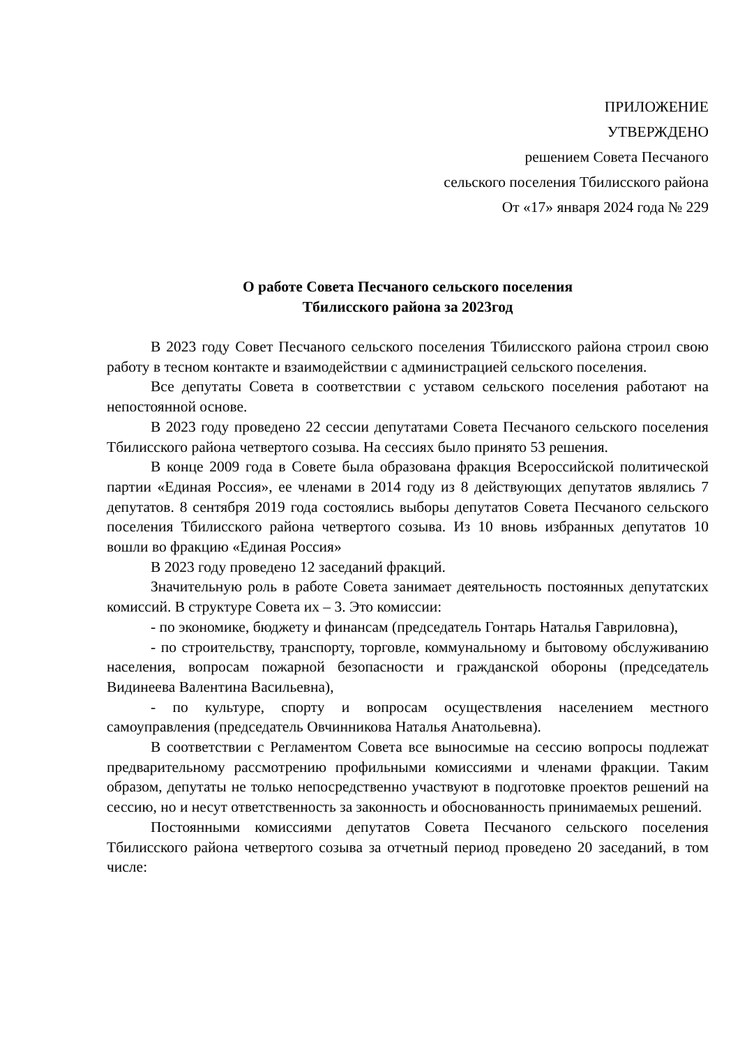ПРИЛОЖЕНИЕ
УТВЕРЖДЕНО
решением Совета Песчаного
сельского поселения Тбилисского района
От «17» января 2024 года № 229
О работе Совета Песчаного сельского поселения
Тбилисского района за 2023год
В 2023 году Совет Песчаного сельского поселения Тбилисского района строил свою работу в тесном контакте и взаимодействии с администрацией сельского поселения.
Все депутаты Совета в соответствии с уставом сельского поселения работают на непостоянной основе.
В 2023 году проведено 22 сессии депутатами Совета Песчаного сельского поселения Тбилисского района четвертого созыва. На сессиях было принято 53 решения.
В конце 2009 года в Совете была образована фракция Всероссийской политической партии «Единая Россия», ее членами в 2014 году из 8 действующих депутатов являлись 7 депутатов. 8 сентября 2019 года состоялись выборы депутатов Совета Песчаного сельского поселения Тбилисского района четвертого созыва. Из 10 вновь избранных депутатов 10 вошли во фракцию «Единая Россия»
В 2023 году проведено 12 заседаний фракций.
Значительную роль в работе Совета занимает деятельность постоянных депутатских комиссий. В структуре Совета их – 3. Это комиссии:
- по экономике, бюджету и финансам (председатель Гонтарь Наталья Гавриловна),
- по строительству, транспорту, торговле, коммунальному и бытовому обслуживанию населения, вопросам пожарной безопасности и гражданской обороны (председатель Видинеева Валентина Васильевна),
- по культуре, спорту и вопросам осуществления населением местного самоуправления (председатель Овчинникова Наталья Анатольевна).
В соответствии с Регламентом Совета все выносимые на сессию вопросы подлежат предварительному рассмотрению профильными комиссиями и членами фракции. Таким образом, депутаты не только непосредственно участвуют в подготовке проектов решений на сессию, но и несут ответственность за законность и обоснованность принимаемых решений.
Постоянными комиссиями депутатов Совета Песчаного сельского поселения Тбилисского района четвертого созыва за отчетный период проведено 20 заседаний, в том числе: